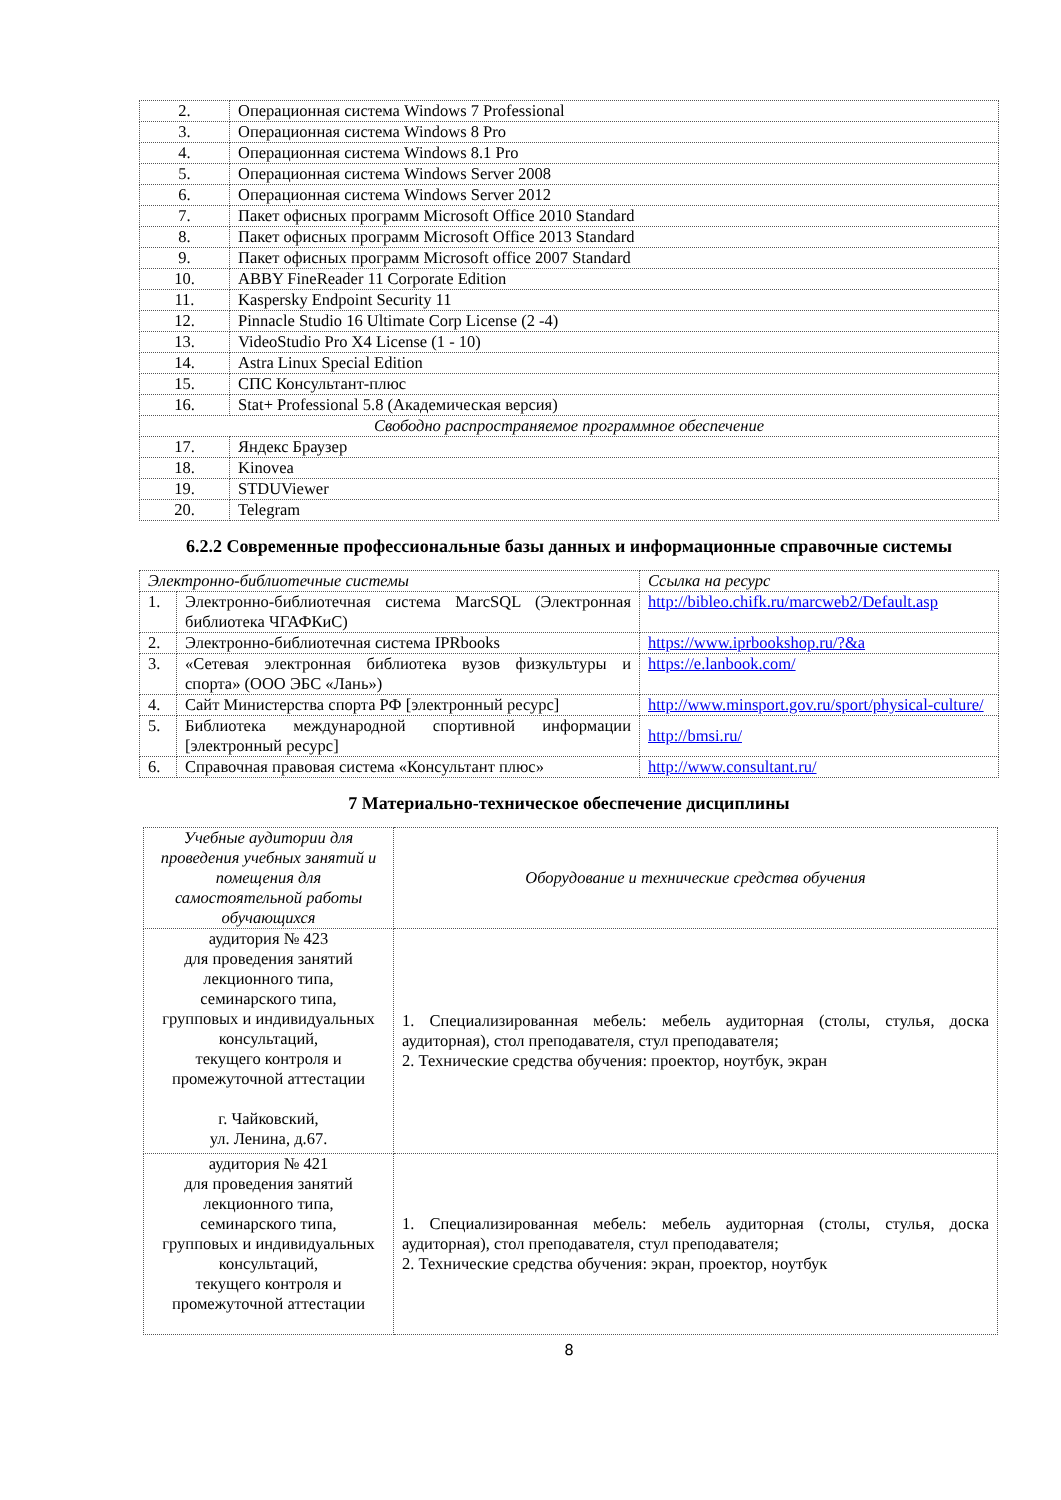| 2. | Операционная система Windows 7 Professional |
| 3. | Операционная система Windows 8 Pro |
| 4. | Операционная система Windows 8.1 Pro |
| 5. | Операционная система Windows Server 2008 |
| 6. | Операционная система Windows Server 2012 |
| 7. | Пакет офисных программ Microsoft Office 2010 Standard |
| 8. | Пакет офисных программ Microsoft Office 2013 Standard |
| 9. | Пакет офисных программ Microsoft office 2007 Standard |
| 10. | ABBY FineReader 11 Corporate Edition |
| 11. | Kaspersky Endpoint Security 11 |
| 12. | Pinnacle Studio 16 Ultimate Corp License (2 -4) |
| 13. | VideoStudio Pro X4 License (1 - 10) |
| 14. | Astra Linux Special Edition |
| 15. | СПС Консультант-плюс |
| 16. | Stat+ Professional 5.8 (Академическая версия) |
| Свободно распространяемое программное обеспечение | |
| 17. | Яндекс Браузер |
| 18. | Kinovea |
| 19. | STDUViewer |
| 20. | Telegram |
6.2.2 Современные профессиональные базы данных и информационные справочные системы
| Электронно-библиотечные системы | | Ссылка на ресурс |
| 1. | Электронно-библиотечная система MarcSQL (Электронная библиотека ЧГАФКиС) | http://bibleo.chifk.ru/marcweb2/Default.asp |
| 2. | Электронно-библиотечная система IPRbooks | https://www.iprbookshop.ru/?&a |
| 3. | «Сетевая электронная библиотека вузов физкультуры и спорта» (ООО ЭБС «Лань») | https://e.lanbook.com/ |
| 4. | Сайт Министерства спорта РФ [электронный ресурс] | http://www.minsport.gov.ru/sport/physical-culture/ |
| 5. | Библиотека международной спортивной информации [электронный ресурс] | http://bmsi.ru/ |
| 6. | Справочная правовая система «Консультант плюс» | http://www.consultant.ru/ |
7 Материально-техническое обеспечение дисциплины
| Учебные аудитории для проведения учебных занятий и помещения для самостоятельной работы обучающихся | Оборудование и технические средства обучения |
| аудитория № 423 для проведения занятий лекционного типа, семинарского типа, групповых и индивидуальных консультаций, текущего контроля и промежуточной аттестации г. Чайковский, ул. Ленина, д.67. | 1. Специализированная мебель: мебель аудиторная (столы, стулья, доска аудиторная), стол преподавателя, стул преподавателя; 2. Технические средства обучения: проектор, ноутбук, экран |
| аудитория № 421 для проведения занятий лекционного типа, семинарского типа, групповых и индивидуальных консультаций, текущего контроля и промежуточной аттестации | 1. Специализированная мебель: мебель аудиторная (столы, стулья, доска аудиторная), стол преподавателя, стул преподавателя; 2. Технические средства обучения: экран, проектор, ноутбук |
8